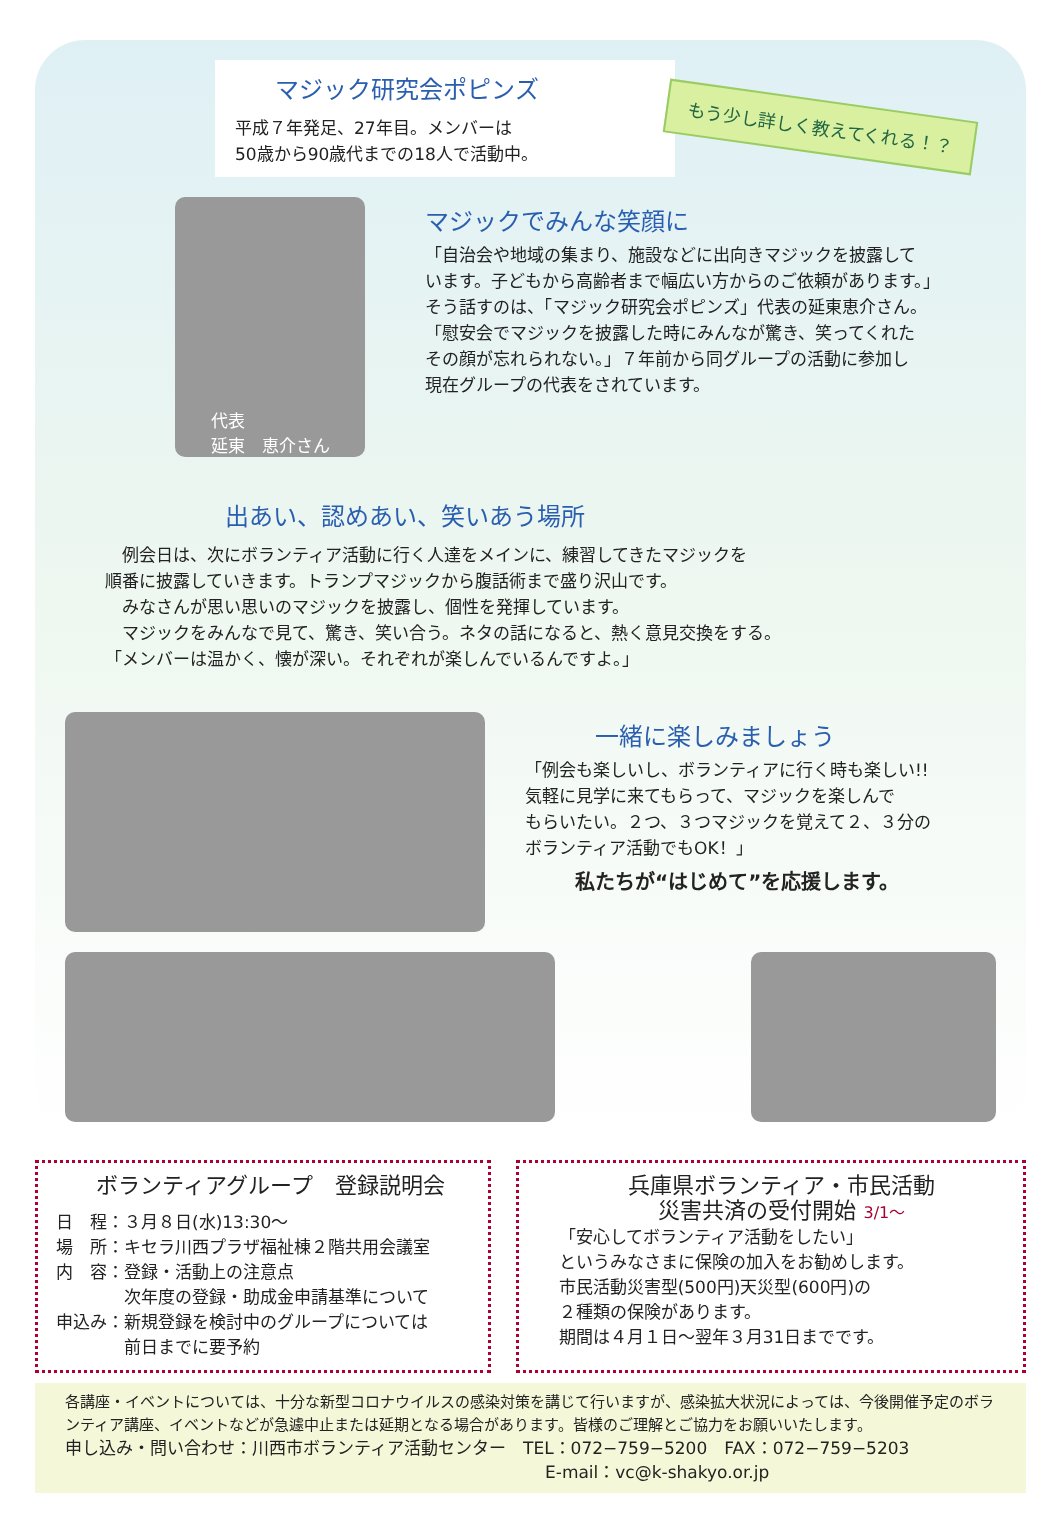マジック研究会ポピンズ
平成７年発足、27年目。メンバーは
50歳から90歳代までの18人で活動中。
もう少し詳しく教えてくれる！？
代表
延東　恵介さん
マジックでみんな笑顔に
「自治会や地域の集まり、施設などに出向きマジックを披露して
います。子どもから高齢者まで幅広い方からのご依頼があります。」
そう話すのは、「マジック研究会ポピンズ」代表の延東恵介さん。
「慰安会でマジックを披露した時にみんなが驚き、笑ってくれた
その顔が忘れられない。」７年前から同グループの活動に参加し
現在グループの代表をされています。
出あい、認めあい、笑いあう場所
　例会日は、次にボランティア活動に行く人達をメインに、練習してきたマジックを
順番に披露していきます。トランプマジックから腹話術まで盛り沢山です。
　みなさんが思い思いのマジックを披露し、個性を発揮しています。
　マジックをみんなで見て、驚き、笑い合う。ネタの話になると、熱く意見交換をする。
「メンバーは温かく、懐が深い。それぞれが楽しんでいるんですよ。」
一緒に楽しみましょう
「例会も楽しいし、ボランティアに行く時も楽しい!!
気軽に見学に来てもらって、マジックを楽しんで
もらいたい。２つ、３つマジックを覚えて２、３分の
ボランティア活動でもOK！」
私たちが“はじめて”を応援します。
ボランティアグループ　登録説明会
日　程：３月８日(水)13:30～
場　所：キセラ川西プラザ福祉棟２階共用会議室
内　容：登録・活動上の注意点
　　　　次年度の登録・助成金申請基準について
申込み：新規登録を検討中のグループについては
　　　　前日までに要予約
兵庫県ボランティア・市民活動
災害共済の受付開始 3/1～
「安心してボランティア活動をしたい」
というみなさまに保険の加入をお勧めします。
市民活動災害型(500円)天災型(600円)の
２種類の保険があります。
期間は４月１日～翌年３月31日までです。
各講座・イベントについては、十分な新型コロナウイルスの感染対策を講じて行いますが、感染拡大状況によっては、今後開催予定のボランティア講座、イベントなどが急遽中止または延期となる場合があります。皆様のご理解とご協力をお願いいたします。
申し込み・問い合わせ：川西市ボランティア活動センター　TEL：072−759−5200　FAX：072−759−5203
E-mail：vc@k-shakyo.or.jp